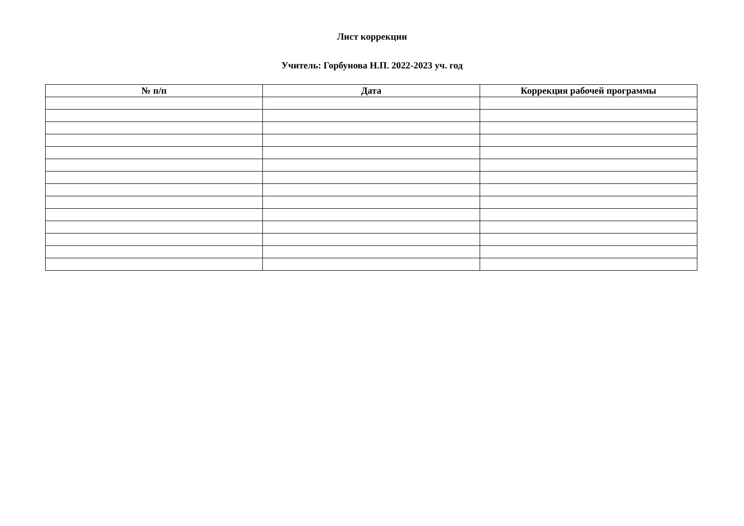Лист коррекции
Учитель: Горбунова Н.П. 2022-2023 уч. год
| № п/п | Дата | Коррекция рабочей программы |
| --- | --- | --- |